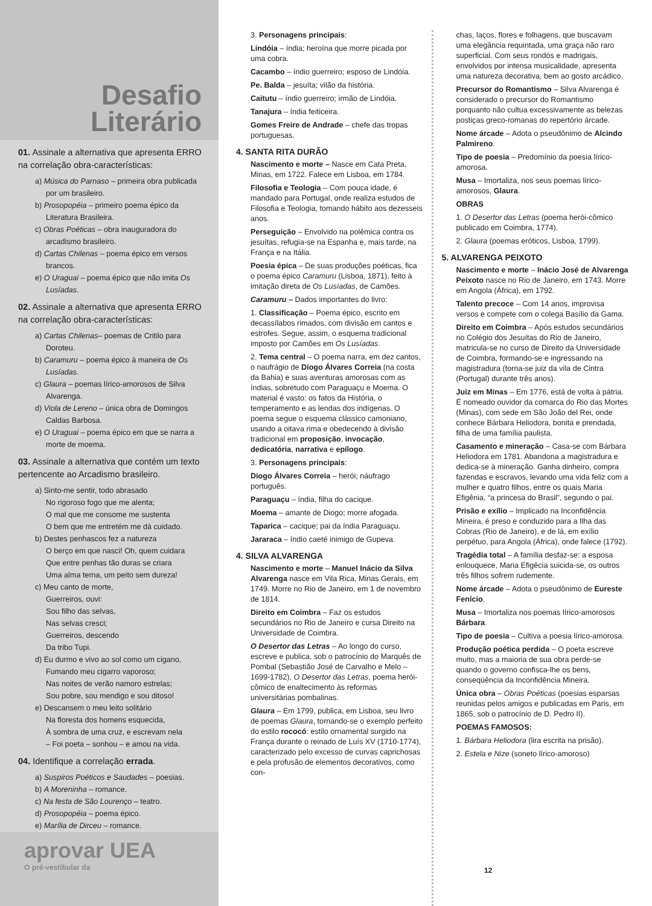Desafio
Literário
01. Assinale a alternativa que apresenta ERRO na correlação obra-características:
a) Música do Parnaso – primeira obra publicada por um brasileiro.
b) Prosopopéia – primeiro poema épico da Literatura Brasileira.
c) Obras Poéticas – obra inauguradora do arcadismo brasileiro.
d) Cartas Chilenas – poema épico em versos brancos.
e) O Uraguai – poema épico que não imita Os Lusíadas.
02. Assinale a alternativa que apresenta ERRO na correlação obra-características:
a) Cartas Chilenas– poemas de Critilo para Doroteu.
b) Caramuru – poema épico à maneira de Os Lusíadas.
c) Glaura – poemas lírico-amorosos de Silva Alvarenga.
d) Viola de Lereno – única obra de Domingos Caldas Barbosa.
e) O Uraguai – poema épico em que se narra a morte de moema.
03. Assinale a alternativa que contém um texto pertencente ao Arcadismo brasileiro.
a) Sinto-me sentir, todo abrasado
No rigoroso fogo que me alenta;
O mal que me consome me sustenta
O bem que me entretém me dá cuidado.
b) Destes penhascos fez a natureza
O berço em que nasci! Oh, quem cuidara
Que entre penhas tão duras se criara
Uma alma terna, um peito sem dureza!
c) Meu canto de morte,
Guerreiros, ouvi:
Sou filho das selvas,
Nas selvas cresci;
Guerreiros, descendo
Da tribo Tupi.
d) Eu durmo e vivo ao sol como um cigano,
Fumando meu cigarro vaporoso;
Nas noites de verão namoro estrelas;
Sou pobre, sou mendigo e sou ditoso!
e) Descansem o meu leito solitário
Na floresta dos homens esquecida,
À sombra de uma cruz, e escrevam nela
– Foi poeta – sonhou – e amou na vida.
04. Identifique a correlação errada.
a) Suspiros Poéticos e Saudades – poesias.
b) A Moreninha – romance.
c) Na festa de São Lourenço – teatro.
d) Prosopopéia – poema épico.
e) Marília de Dirceu – romance.
aprovar UEA
O pré-vestibular da
3. Personagens principais:
Lindóia – índia; heroína que morre picada por uma cobra.
Cacambo – índio guerreiro; esposo de Lindóia.
Pe. Balda – jesuíta; vilão da história.
Caitutu – índio guerreiro; irmão de Lindóia.
Tanajura – índia feiticeira.
Gomes Freire de Andrade – chefe das tropas portuguesas.
4. SANTA RITA DURÃO
Nascimento e morte – Nasce em Cata Preta, Minas, em 1722. Falece em Lisboa, em 1784.
Filosofia e Teologia – Com pouca idade, é mandado para Portugal, onde realiza estudos de Filosofia e Teologia, tomando hábito aos dezesseis anos.
Perseguição – Envolvido na polêmica contra os jesuítas, refugia-se na Espanha e, mais tarde, na França e na Itália.
Poesia épica – De suas produções poéticas, fica o poema épico Caramuru (Lisboa, 1871), feito à imitação direta de Os Lusíadas, de Camões.
Caramuru – Dados importantes do livro:
1. Classificação – Poema épico, escrito em decassílabos rimados, com divisão em cantos e estrofes. Segue, assim, o esquema tradicional imposto por Camões em Os Lusíadas.
2. Tema central – O poema narra, em dez cantos, o naufrágio de Diogo Álvares Correia (na costa da Bahia) e suas aventuras amorosas com as índias, sobretudo com Paraguaçu e Moema. O material é vasto: os fatos da História, o temperamento e as lendas dos indígenas. O poema segue o esquema clássico camoniano, usando a oitava rima e obedecendo à divisão tradicional em proposição, invocação, dedicatória, narrativa e epílogo.
3. Personagens principais:
Diogo Álvares Correia – herói; náufrago português.
Paraguaçu – índia, filha do cacique.
Moema – amante de Diogo; morre afogada.
Taparica – cacique; pai da índia Paraguaçu.
Jararaca – índio caeté inimigo de Gupeva.
4. SILVA ALVARENGA
Nascimento e morte – Manuel Inácio da Silva Alvarenga nasce em Vila Rica, Minas Gerais, em 1749. Morre no Rio de Janeiro, em 1 de novembro de 1814.
Direito em Coimbra – Faz os estudos secundários no Rio de Janeiro e cursa Direito na Universidade de Coimbra.
O Desertor das Letras – Ao longo do curso, escreve e publica, sob o patrocínio do Marquês de Pombal (Sebastião José de Carvalho e Melo – 1699-1782), O Desertor das Letras, poema herói-cômico de enaltecimento às reformas universitárias pombalinas.
Glaura – Em 1799, publica, em Lisboa, seu livro de poemas Glaura, tornando-se o exemplo perfeito do estilo rococó: estilo ornamental surgido na França durante o reinado de Luís XV (1710-1774), caracterizado pelo excesso de curvas caprichosas e pela profusão de elementos decorativos, como con-
chas, laços, flores e folhagens, que buscavam uma elegância requintada, uma graça não raro superficial. Com seus rondós e madrigais, envolvidos por intensa musicalidade, apresenta uma natureza decorativa, bem ao gosto arcádico.
Precursor do Romantismo – Silva Alvarenga é considerado o precursor do Romantismo porquanto não cultua excessivamente as belezas postiças greco-romanas do repertório árcade.
Nome árcade – Adota o pseudônimo de Alcindo Palmireno.
Tipo de poesia – Predomínio da poesia lírico-amorosa.
Musa – Imortaliza, nos seus poemas lírico-amorosos, Glaura.
OBRAS
1. O Desertor das Letras (poema herói-cômico publicado em Coimbra, 1774).
2. Glaura (poemas eróticos, Lisboa, 1799).
5. ALVARENGA PEIXOTO
Nascimento e morte – Inácio José de Alvarenga Peixoto nasce no Rio de Janeiro, em 1743. Morre em Angola (África), em 1792.
Talento precoce – Com 14 anos, improvisa versos e compete com o colega Basílio da Gama.
Direito em Coimbra – Após estudos secundários no Colégio dos Jesuítas do Rio de Janeiro, matricula-se no curso de Direito da Universidade de Coimbra, formando-se e ingressando na magistradura (torna-se juiz da vila de Cintra (Portugal) durante três anos).
Juiz em Minas – Em 1776, está de volta à pátria. É nomeado ouvidor da comarca do Rio das Mortes (Minas), com sede em São João del Rei, onde conhece Bárbara Heliodora, bonita e prendada, filha de uma família paulista.
Casamento e mineração – Casa-se com Bárbara Heliodora em 1781. Abandona a magistradura e dedica-se à mineração. Ganha dinheiro, compra fazendas e escravos, levando uma vida feliz com a mulher e quatro filhos, entre os quais Maria Efigênia, “a princesa do Brasil”, segundo o pai.
Prisão e exílio – Implicado na Inconfidência Mineira, é preso e conduzido para a Ilha das Cobras (Rio de Janeiro), e de lá, em exílio perpétuo, para Angola (África), onde falece (1792).
Tragédia total – A família desfaz-se: a esposa enlouquece, Maria Efigêcia suicida-se, os outros três filhos sofrem rudemente.
Nome árcade – Adota o pseudônimo de Eureste Fenício.
Musa – Imortaliza nos poemas lírico-amorosos Bárbara.
Tipo de poesia – Cultiva a poesia lírico-amorosa.
Produção poética perdida – O poeta escreve muito, mas a maioria de sua obra perde-se quando o governo confisca-lhe os bens, conseqüência da Inconfidência Mineira.
Única obra – Obras Poéticas (poesias esparsas reunidas pelos amigos e publicadas em Paris, em 1865, sob o patrocínio de D. Pedro II).
POEMAS FAMOSOS:
1. Bárbara Heliodora (lira escrita na prisão).
2. Estela e Nize (soneto lírico-amoroso)
12